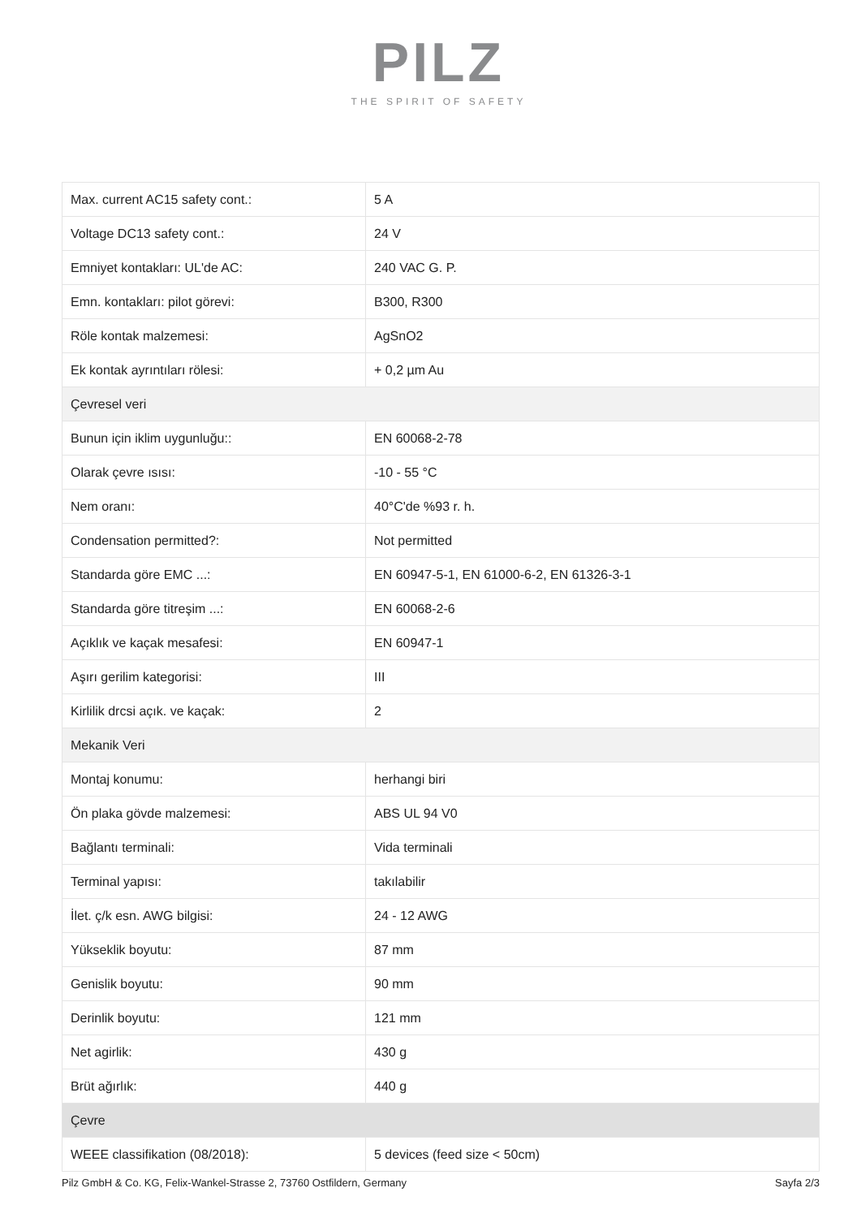PILZ
THE SPIRIT OF SAFETY
| Max. current AC15 safety cont.: | 5 A |
| Voltage DC13 safety cont.: | 24 V |
| Emniyet kontakları: UL'de AC: | 240 VAC G. P. |
| Emn. kontakları: pilot görevi: | B300, R300 |
| Röle kontak malzemesi: | AgSnO2 |
| Ek kontak ayrıntıları rölesi: | + 0,2 µm Au |
| Çevresel veri | |
| Bunun için iklim uygunluğu:: | EN 60068-2-78 |
| Olarak çevre ısısı: | -10 - 55 °C |
| Nem oranı: | 40°C'de %93 r. h. |
| Condensation permitted?: | Not permitted |
| Standarda göre EMC ...: | EN 60947-5-1, EN 61000-6-2, EN 61326-3-1 |
| Standarda göre titreşim ...: | EN 60068-2-6 |
| Açıklık ve kaçak mesafesi: | EN 60947-1 |
| Aşırı gerilim kategorisi: | III |
| Kirlilik drcsi açık. ve kaçak: | 2 |
| Mekanik Veri | |
| Montaj konumu: | herhangi biri |
| Ön plaka gövde malzemesi: | ABS UL 94 V0 |
| Bağlantı terminali: | Vida terminali |
| Terminal yapısı: | takılabilir |
| İlet. ç/k esn. AWG bilgisi: | 24 - 12 AWG |
| Yükseklik boyutu: | 87 mm |
| Genislik boyutu: | 90 mm |
| Derinlik boyutu: | 121 mm |
| Net agirlik: | 430 g |
| Brüt ağırlık: | 440 g |
| Çevre | |
| WEEE classifikation (08/2018): | 5 devices (feed size < 50cm) |
Pilz GmbH & Co. KG, Felix-Wankel-Strasse 2, 73760 Ostfildern, Germany Sayfa 2/3